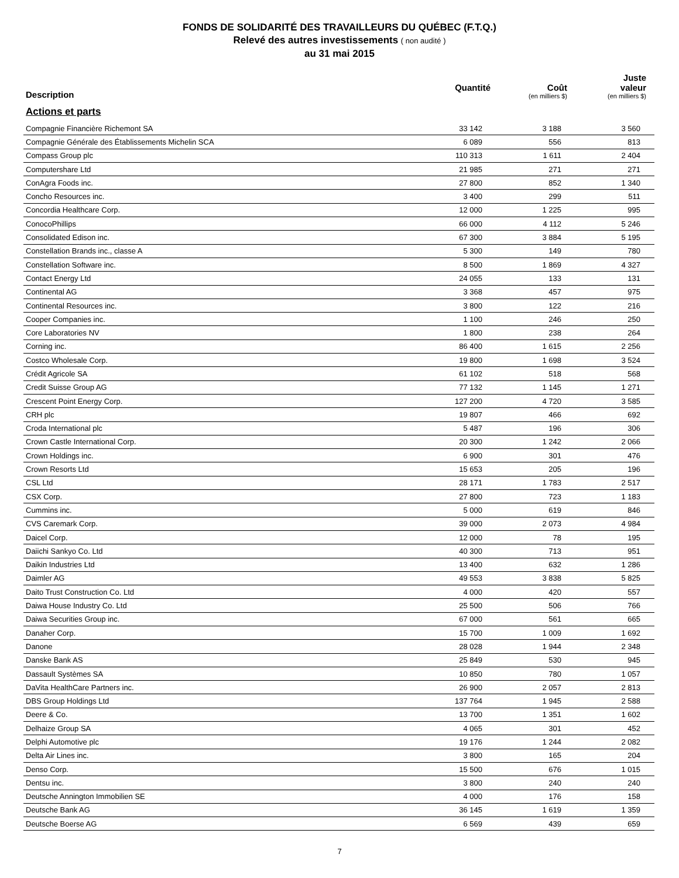FONDS DE SOLIDARITÉ DES TRAVAILLEURS DU QUÉBEC (F.T.Q.)
Relevé des autres investissements ( non audité )
au 31 mai 2015
| Description | Quantité | Coût (en milliers $) | Juste valeur (en milliers $) |
| --- | --- | --- | --- |
| Actions et parts | | | |
| Compagnie Financière Richemont SA | 33 142 | 3 188 | 3 560 |
| Compagnie Générale des Établissements Michelin SCA | 6 089 | 556 | 813 |
| Compass Group plc | 110 313 | 1 611 | 2 404 |
| Computershare Ltd | 21 985 | 271 | 271 |
| ConAgra Foods inc. | 27 800 | 852 | 1 340 |
| Concho Resources inc. | 3 400 | 299 | 511 |
| Concordia Healthcare Corp. | 12 000 | 1 225 | 995 |
| ConocoPhillips | 66 000 | 4 112 | 5 246 |
| Consolidated Edison inc. | 67 300 | 3 884 | 5 195 |
| Constellation Brands inc., classe A | 5 300 | 149 | 780 |
| Constellation Software inc. | 8 500 | 1 869 | 4 327 |
| Contact Energy Ltd | 24 055 | 133 | 131 |
| Continental AG | 3 368 | 457 | 975 |
| Continental Resources inc. | 3 800 | 122 | 216 |
| Cooper Companies inc. | 1 100 | 246 | 250 |
| Core Laboratories NV | 1 800 | 238 | 264 |
| Corning inc. | 86 400 | 1 615 | 2 256 |
| Costco Wholesale Corp. | 19 800 | 1 698 | 3 524 |
| Crédit Agricole SA | 61 102 | 518 | 568 |
| Credit Suisse Group AG | 77 132 | 1 145 | 1 271 |
| Crescent Point Energy Corp. | 127 200 | 4 720 | 3 585 |
| CRH plc | 19 807 | 466 | 692 |
| Croda International plc | 5 487 | 196 | 306 |
| Crown Castle International Corp. | 20 300 | 1 242 | 2 066 |
| Crown Holdings inc. | 6 900 | 301 | 476 |
| Crown Resorts Ltd | 15 653 | 205 | 196 |
| CSL Ltd | 28 171 | 1 783 | 2 517 |
| CSX Corp. | 27 800 | 723 | 1 183 |
| Cummins inc. | 5 000 | 619 | 846 |
| CVS Caremark Corp. | 39 000 | 2 073 | 4 984 |
| Daicel Corp. | 12 000 | 78 | 195 |
| Daiichi Sankyo Co. Ltd | 40 300 | 713 | 951 |
| Daikin Industries Ltd | 13 400 | 632 | 1 286 |
| Daimler AG | 49 553 | 3 838 | 5 825 |
| Daito Trust Construction Co. Ltd | 4 000 | 420 | 557 |
| Daiwa House Industry Co. Ltd | 25 500 | 506 | 766 |
| Daiwa Securities Group inc. | 67 000 | 561 | 665 |
| Danaher Corp. | 15 700 | 1 009 | 1 692 |
| Danone | 28 028 | 1 944 | 2 348 |
| Danske Bank AS | 25 849 | 530 | 945 |
| Dassault Systèmes SA | 10 850 | 780 | 1 057 |
| DaVita HealthCare Partners inc. | 26 900 | 2 057 | 2 813 |
| DBS Group Holdings Ltd | 137 764 | 1 945 | 2 588 |
| Deere & Co. | 13 700 | 1 351 | 1 602 |
| Delhaize Group SA | 4 065 | 301 | 452 |
| Delphi Automotive plc | 19 176 | 1 244 | 2 082 |
| Delta Air Lines inc. | 3 800 | 165 | 204 |
| Denso Corp. | 15 500 | 676 | 1 015 |
| Dentsu inc. | 3 800 | 240 | 240 |
| Deutsche Annington Immobilien SE | 4 000 | 176 | 158 |
| Deutsche Bank AG | 36 145 | 1 619 | 1 359 |
| Deutsche Boerse AG | 6 569 | 439 | 659 |
7